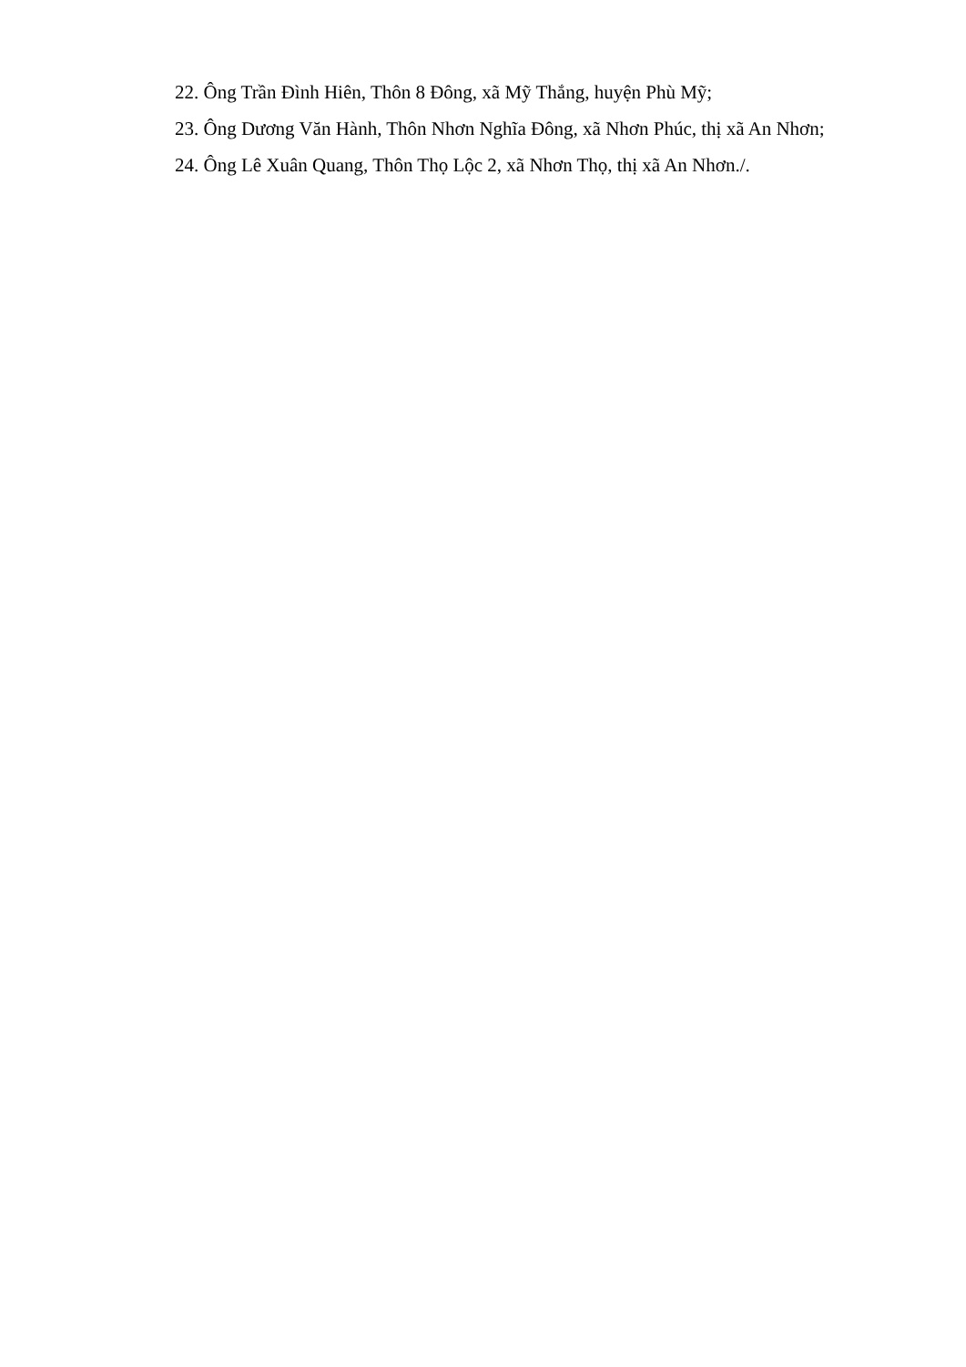22. Ông Trần Đình Hiên, Thôn 8 Đông, xã Mỹ Thắng, huyện Phù Mỹ;
23. Ông Dương Văn Hành, Thôn Nhơn Nghĩa Đông, xã Nhơn Phúc, thị xã An Nhơn;
24. Ông Lê Xuân Quang, Thôn Thọ Lộc 2, xã Nhơn Thọ, thị xã An Nhơn./.